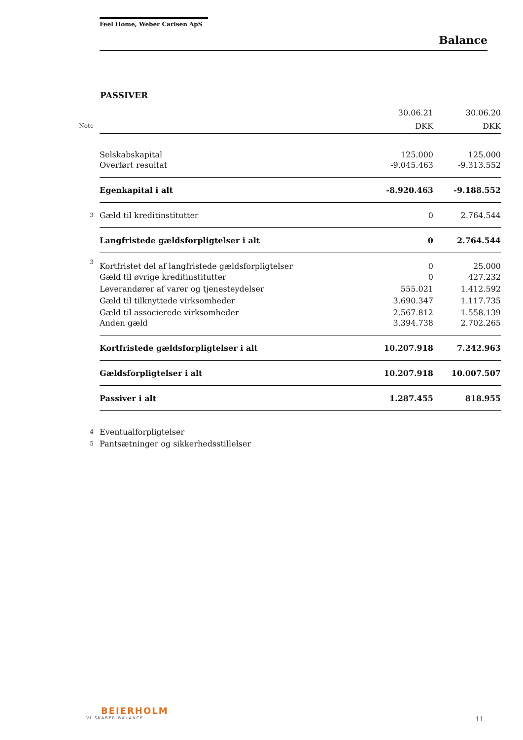Feel Home, Weber Carlsen ApS
Balance
PASSIVER
| | | 30.06.21 | 30.06.20 |
| --- | --- | --- | --- |
| Note | | DKK | DKK |
| | Selskabskapital | 125.000 | 125.000 |
| | Overført resultat | -9.045.463 | -9.313.552 |
| | Egenkapital i alt | -8.920.463 | -9.188.552 |
| 3 | Gæld til kreditinstitutter | 0 | 2.764.544 |
| | Langfristede gældsforpligtelser i alt | 0 | 2.764.544 |
| 3 | Kortfristet del af langfristede gældsforpligtelser | 0 | 25.000 |
| | Gæld til øvrige kreditinstitutter | 0 | 427.232 |
| | Leverandører af varer og tjenesteydelser | 555.021 | 1.412.592 |
| | Gæld til tilknyttede virksomheder | 3.690.347 | 1.117.735 |
| | Gæld til associerede virksomheder | 2.567.812 | 1.558.139 |
| | Anden gæld | 3.394.738 | 2.702.265 |
| | Kortfristede gældsforpligtelser i alt | 10.207.918 | 7.242.963 |
| | Gældsforpligtelser i alt | 10.207.918 | 10.007.507 |
| | Passiver i alt | 1.287.455 | 818.955 |
| 4 | Eventualforpligtelser | | |
| 5 | Pantsætninger og sikkerhedsstillelser | | |
BEIERHOLM
VI SKABER BALANCE
11